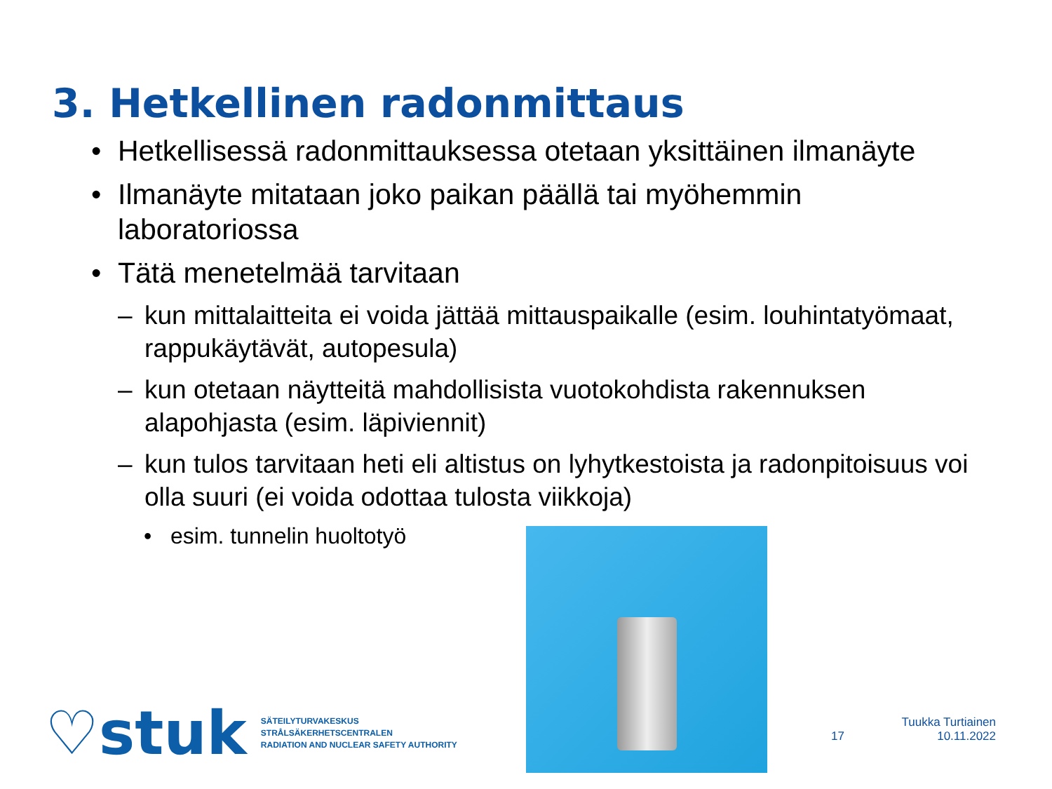3. Hetkellinen radonmittaus
• Hetkellisessä radonmittauksessa otetaan yksittäinen ilmanäyte
• Ilmanäyte mitataan joko paikan päällä tai myöhemmin laboratoriossa
• Tätä menetelmää tarvitaan
– kun mittalaitteita ei voida jättää mittauspaikalle (esim. louhintatyömaat, rappukäytävät, autopesula)
– kun otetaan näytteitä mahdollisista vuotokohdista rakennuksen alapohjasta (esim. läpiviennit)
– kun tulos tarvitaan heti eli altistus on lyhytkestoista ja radonpitoisuus voi olla suuri (ei voida odottaa tulosta viikkoja)
• esim. tunnelin huoltotyö
♡stuk
SÄTEILYTURVAKESKUS
STRÅLSÄKERHETSCENTRALEN
RADIATION AND NUCLEAR SAFETY AUTHORITY
17 Tuukka Turtiainen
10.11.2022